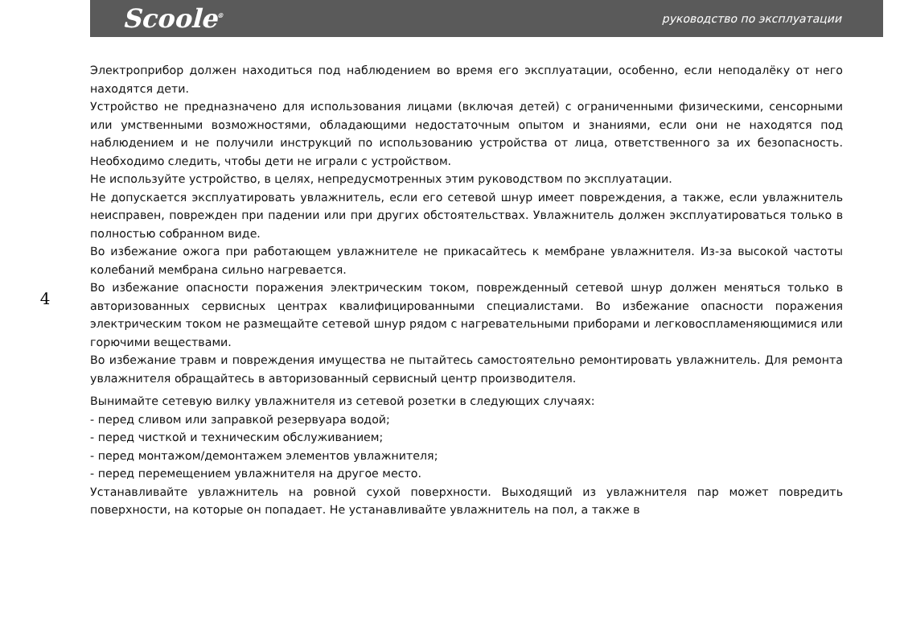Scoole<sup>®</sup>
руководство по эксплуатации
4
Электроприбор должен находиться под наблюдением во время его эксплуатации, особенно, если неподалёку от него находятся дети.
Устройство не предназначено для использования лицами (включая детей) с ограниченными физическими, сенсорными или умственными возможностями, обладающими недостаточным опытом и знаниями, если они не находятся под наблюдением и не получили инструкций по использованию устройства от лица, ответственного за их безопасность. Необходимо следить, чтобы дети не играли с устройством.
Не используйте устройство, в целях, непредусмотренных этим руководством по эксплуатации.
Не допускается эксплуатировать увлажнитель, если его сетевой шнур имеет повреждения, а также, если увлажнитель неисправен, поврежден при падении или при других обстоятельствах. Увлажнитель должен эксплуатироваться только в полностью собранном виде.
Во избежание ожога при работающем увлажнителе не прикасайтесь к мембране увлажнителя. Из-за высокой частоты колебаний мембрана сильно нагревается.
Во избежание опасности поражения электрическим током, поврежденный сетевой шнур должен меняться только в авторизованных сервисных центрах квалифицированными специалистами. Во избежание опасности поражения электрическим током не размещайте сетевой шнур рядом с нагревательными приборами и легковоспламеняющимися или горючими веществами.
Во избежание травм и повреждения имущества не пытайтесь самостоятельно ремонтировать увлажнитель. Для ремонта увлажнителя обращайтесь в авторизованный сервисный центр производителя.
Вынимайте сетевую вилку увлажнителя из сетевой розетки в следующих случаях:
- перед сливом или заправкой резервуара водой;
- перед чисткой и техническим обслуживанием;
- перед монтажом/демонтажем элементов увлажнителя;
- перед перемещением увлажнителя на другое место.
Устанавливайте увлажнитель на ровной сухой поверхности. Выходящий из увлажнителя пар может повредить поверхности, на которые он попадает. Не устанавливайте увлажнитель на пол, а также в